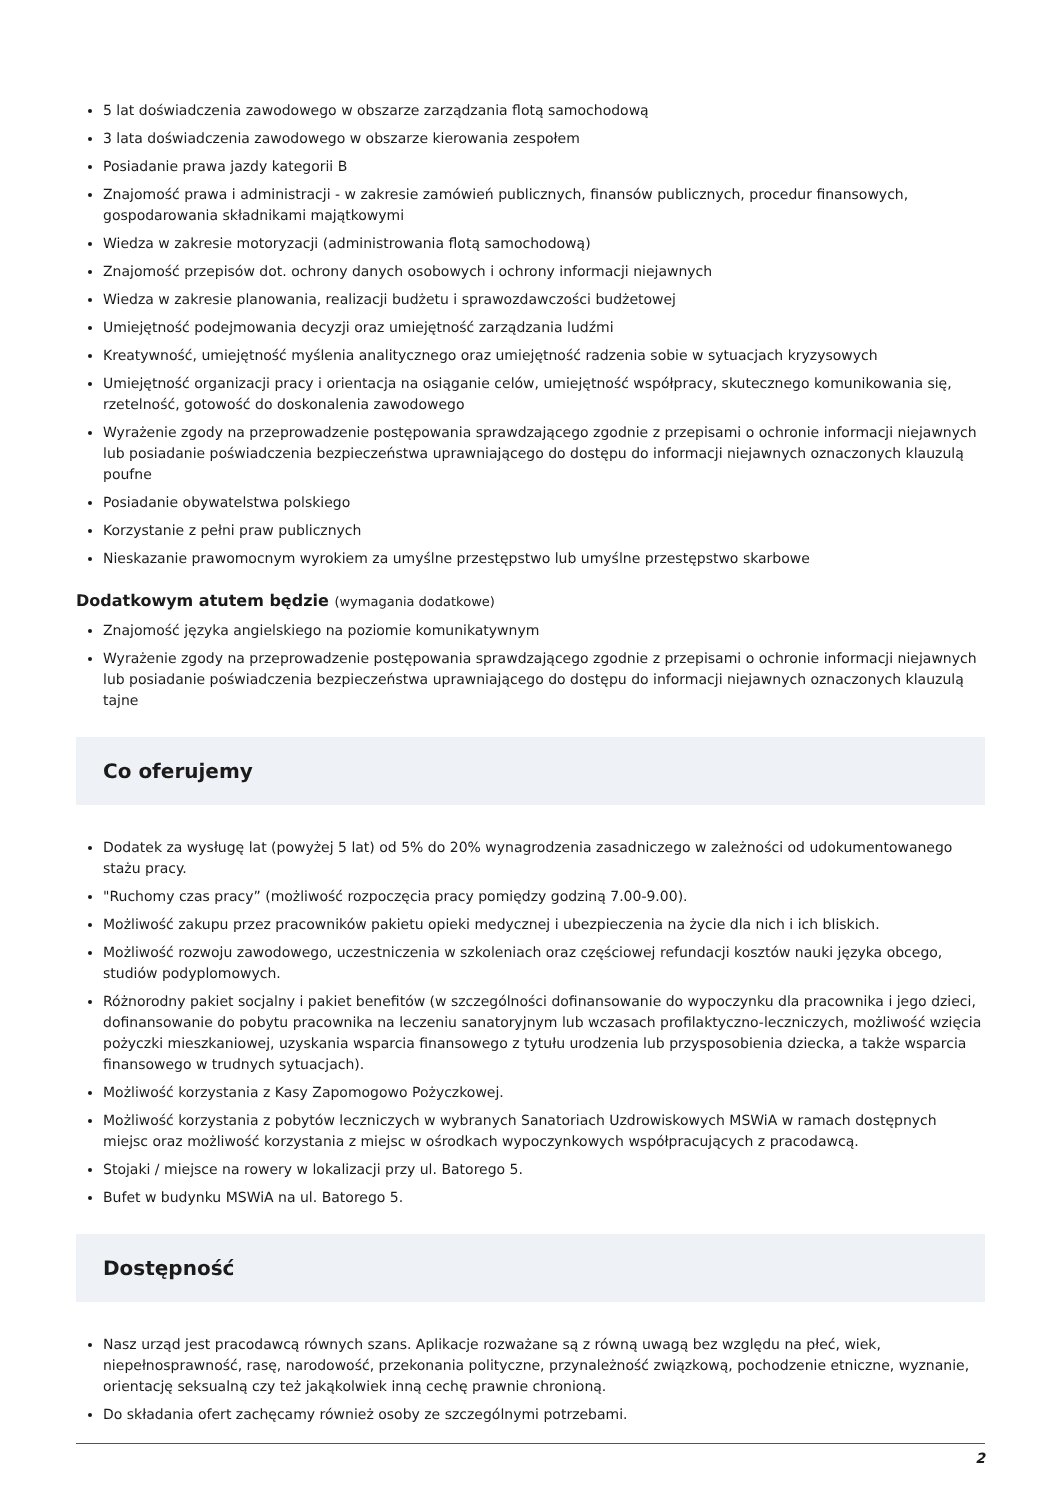5 lat doświadczenia zawodowego w obszarze zarządzania flotą samochodową
3 lata doświadczenia zawodowego w obszarze kierowania zespołem
Posiadanie prawa jazdy kategorii B
Znajomość prawa i administracji - w zakresie zamówień publicznych, finansów publicznych, procedur finansowych, gospodarowania składnikami majątkowymi
Wiedza w zakresie motoryzacji (administrowania flotą samochodową)
Znajomość przepisów dot. ochrony danych osobowych i ochrony informacji niejawnych
Wiedza w zakresie planowania, realizacji budżetu i sprawozdawczości budżetowej
Umiejętność podejmowania decyzji oraz umiejętność zarządzania ludźmi
Kreatywność, umiejętność myślenia analitycznego oraz umiejętność radzenia sobie w sytuacjach kryzysowych
Umiejętność organizacji pracy i orientacja na osiąganie celów, umiejętność współpracy, skutecznego komunikowania się, rzetelność, gotowość do doskonalenia zawodowego
Wyrażenie zgody na przeprowadzenie postępowania sprawdzającego zgodnie z przepisami o ochronie informacji niejawnych lub posiadanie poświadczenia bezpieczeństwa uprawniającego do dostępu do informacji niejawnych oznaczonych klauzulą poufne
Posiadanie obywatelstwa polskiego
Korzystanie z pełni praw publicznych
Nieskazanie prawomocnym wyrokiem za umyślne przestępstwo lub umyślne przestępstwo skarbowe
Dodatkowym atutem będzie (wymagania dodatkowe)
Znajomość języka angielskiego na poziomie komunikatywnym
Wyrażenie zgody na przeprowadzenie postępowania sprawdzającego zgodnie z przepisami o ochronie informacji niejawnych lub posiadanie poświadczenia bezpieczeństwa uprawniającego do dostępu do informacji niejawnych oznaczonych klauzulą tajne
Co oferujemy
Dodatek za wysługę lat (powyżej 5 lat) od 5% do 20% wynagrodzenia zasadniczego w zależności od udokumentowanego stażu pracy.
"Ruchomy czas pracy” (możliwość rozpoczęcia pracy pomiędzy godziną 7.00-9.00).
Możliwość zakupu przez pracowników pakietu opieki medycznej i ubezpieczenia na życie dla nich i ich bliskich.
Możliwość rozwoju zawodowego, uczestniczenia w szkoleniach oraz częściowej refundacji kosztów nauki języka obcego, studiów podyplomowych.
Różnorodny pakiet socjalny i pakiet benefitów (w szczególności dofinansowanie do wypoczynku dla pracownika i jego dzieci, dofinansowanie do pobytu pracownika na leczeniu sanatoryjnym lub wczasach profilaktyczno-leczniczych, możliwość wzięcia pożyczki mieszkaniowej, uzyskania wsparcia finansowego z tytułu urodzenia lub przysposobienia dziecka, a także wsparcia finansowego w trudnych sytuacjach).
Możliwość korzystania z Kasy Zapomogowo Pożyczkowej.
Możliwość korzystania z pobytów leczniczych w wybranych Sanatoriach Uzdrowiskowych MSWiA w ramach dostępnych miejsc oraz możliwość korzystania z miejsc w ośrodkach wypoczynkowych współpracujących z pracodawcą.
Stojaki / miejsce na rowery w lokalizacji przy ul. Batorego 5.
Bufet w budynku MSWiA na ul. Batorego 5.
Dostępność
Nasz urząd jest pracodawcą równych szans. Aplikacje rozważane są z równą uwagą bez względu na płeć, wiek, niepełnosprawność, rasę, narodowość, przekonania polityczne, przynależność związkową, pochodzenie etniczne, wyznanie, orientację seksualną czy też jakąkolwiek inną cechę prawnie chronioną.
Do składania ofert zachęcamy również osoby ze szczególnymi potrzebami.
2